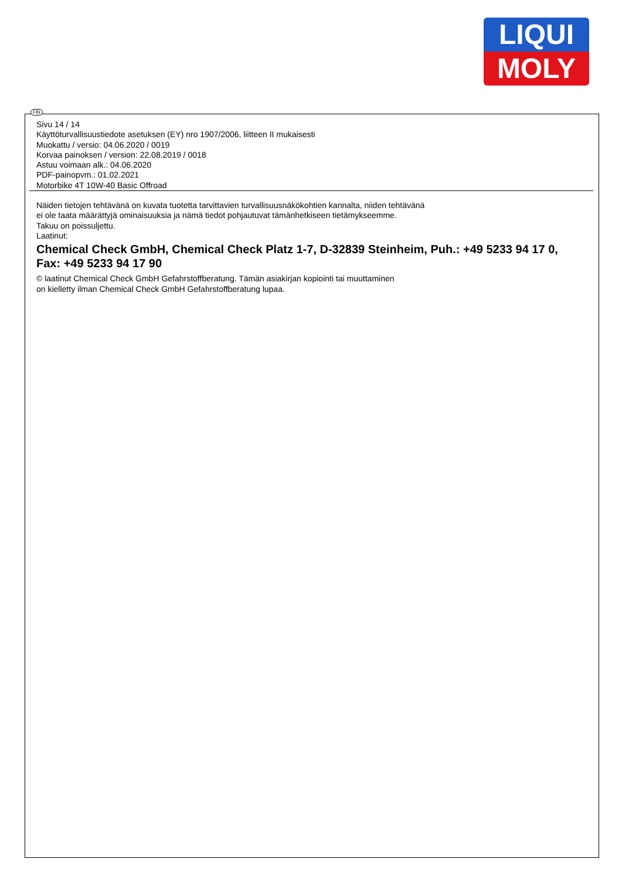LIQUI
MOLY
FIN
Sivu 14 / 14
Käyttöturvallisuustiedote asetuksen (EY) nro 1907/2006, liitteen II mukaisesti
Muokattu / versio: 04.06.2020 / 0019
Korvaa painoksen / version: 22.08.2019 / 0018
Astuu voimaan alk.: 04.06.2020
PDF-painopvm.: 01.02.2021
Motorbike 4T 10W-40 Basic Offroad
Näiden tietojen tehtävänä on kuvata tuotetta tarvittavien turvallisuusnäkökohtien kannalta, niiden tehtävänä
ei ole taata määrättyjä ominaisuuksia ja nämä tiedot pohjautuvat tämänhetkiseen tietämykseemme.
Takuu on poissuljettu.
Laatinut:
Chemical Check GmbH, Chemical Check Platz 1-7, D-32839 Steinheim, Puh.: +49 5233 94 17 0,
Fax: +49 5233 94 17 90
© laatinut Chemical Check GmbH Gefahrstoffberatung. Tämän asiakirjan kopiointi tai muuttaminen
on kielletty ilman Chemical Check GmbH Gefahrstoffberatung lupaa.